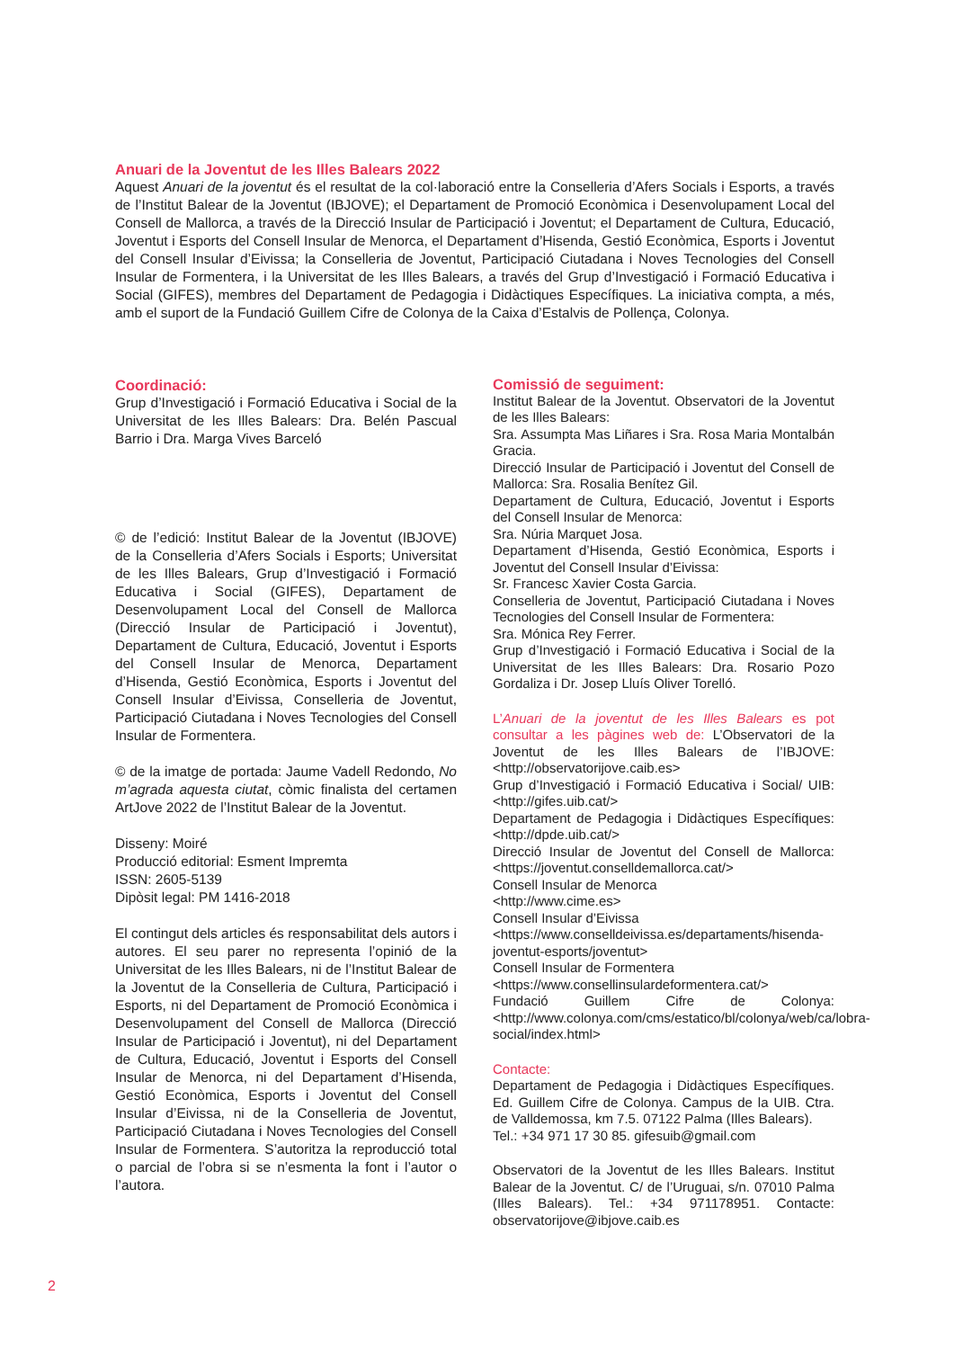Anuari de la Joventut de les Illes Balears 2022
Aquest Anuari de la joventut és el resultat de la col·laboració entre la Conselleria d’Afers Socials i Esports, a través de l’Institut Balear de la Joventut (IBJOVE); el Departament de Promoció Econòmica i Desenvolupament Local del Consell de Mallorca, a través de la Direcció Insular de Participació i Joventut; el Departament de Cultura, Educació, Joventut i Esports del Consell Insular de Menorca, el Departament d’Hisenda, Gestió Econòmica, Esports i Joventut del Consell Insular d’Eivissa; la Conselleria de Joventut, Participació Ciutadana i Noves Tecnologies del Consell Insular de Formentera, i la Universitat de les Illes Balears, a través del Grup d’Investigació i Formació Educativa i Social (GIFES), membres del Departament de Pedagogia i Didàctiques Específiques. La iniciativa compta, a més, amb el suport de la Fundació Guillem Cifre de Colonya de la Caixa d’Estalvis de Pollença, Colonya.
Coordinació:
Grup d’Investigació i Formació Educativa i Social de la Universitat de les Illes Balears: Dra. Belén Pascual Barrio i Dra. Marga Vives Barceló
© de l’edició: Institut Balear de la Joventut (IBJOVE) de la Conselleria d’Afers Socials i Esports; Universitat de les Illes Balears, Grup d’Investigació i Formació Educativa i Social (GIFES), Departament de Desenvolupament Local del Consell de Mallorca (Direcció Insular de Participació i Joventut), Departament de Cultura, Educació, Joventut i Esports del Consell Insular de Menorca, Departament d’Hisenda, Gestió Econòmica, Esports i Joventut del Consell Insular d’Eivissa, Conselleria de Joventut, Participació Ciutadana i Noves Tecnologies del Consell Insular de Formentera.
© de la imatge de portada: Jaume Vadell Redondo, No m’agrada aquesta ciutat, còmic finalista del certamen ArtJove 2022 de l’Institut Balear de la Joventut.
Disseny: Moiré
Producció editorial: Esment Impremta
ISSN: 2605-5139
Dipòsit legal: PM 1416-2018
El contingut dels articles és responsabilitat dels autors i autores. El seu parer no representa l’opinió de la Universitat de les Illes Balears, ni de l’Institut Balear de la Joventut de la Conselleria de Cultura, Participació i Esports, ni del Departament de Promoció Econòmica i Desenvolupament del Consell de Mallorca (Direcció Insular de Participació i Joventut), ni del Departament de Cultura, Educació, Joventut i Esports del Consell Insular de Menorca, ni del Departament d’Hisenda, Gestió Econòmica, Esports i Joventut del Consell Insular d’Eivissa, ni de la Conselleria de Joventut, Participació Ciutadana i Noves Tecnologies del Consell Insular de Formentera. S’autoritza la reproducció total o parcial de l’obra si se n’esmenta la font i l’autor o l’autora.
Comissió de seguiment:
Institut Balear de la Joventut. Observatori de la Joventut de les Illes Balears:
Sra. Assumpta Mas Liñares i Sra. Rosa Maria Montalbán Gracia.
Direcció Insular de Participació i Joventut del Consell de Mallorca: Sra. Rosalia Benítez Gil.
Departament de Cultura, Educació, Joventut i Esports del Consell Insular de Menorca:
Sra. Núria Marquet Josa.
Departament d’Hisenda, Gestió Econòmica, Esports i Joventut del Consell Insular d’Eivissa:
Sr. Francesc Xavier Costa Garcia.
Conselleria de Joventut, Participació Ciutadana i Noves Tecnologies del Consell Insular de Formentera:
Sra. Mónica Rey Ferrer.
Grup d’Investigació i Formació Educativa i Social de la Universitat de les Illes Balears: Dra. Rosario Pozo Gordaliza i Dr. Josep Lluís Oliver Torelló.
L’Anuari de la joventut de les Illes Balears es pot consultar a les pàgines web de: L’Observatori de la Joventut de les Illes Balears de l’IBJOVE: <http://observatorijove.caib.es>
Grup d’Investigació i Formació Educativa i Social/ UIB: <http://gifes.uib.cat/>
Departament de Pedagogia i Didàctiques Específiques: <http://dpde.uib.cat/>
Direcció Insular de Joventut del Consell de Mallorca: <https://joventut.conselldemallorca.cat/>
Consell Insular de Menorca
<http://www.cime.es>
Consell Insular d’Eivissa
<https://www.conselldeivissa.es/departaments/hisenda-joventut-esports/joventut>
Consell Insular de Formentera
<https://www.consellinsulardeformentera.cat/>
Fundació Guillem Cifre de Colonya: <http://www.colonya.com/cms/estatico/bl/colonya/web/ca/lobra-social/index.html>
Contacte:
Departament de Pedagogia i Didàctiques Específiques. Ed. Guillem Cifre de Colonya. Campus de la UIB. Ctra. de Valldemossa, km 7.5. 07122 Palma (Illes Balears).
Tel.: +34 971 17 30 85. gifesuib@gmail.com
Observatori de la Joventut de les Illes Balears. Institut Balear de la Joventut. C/ de l’Uruguai, s/n. 07010 Palma (Illes Balears). Tel.: +34 971178951. Contacte: observatorijove@ibjove.caib.es
2